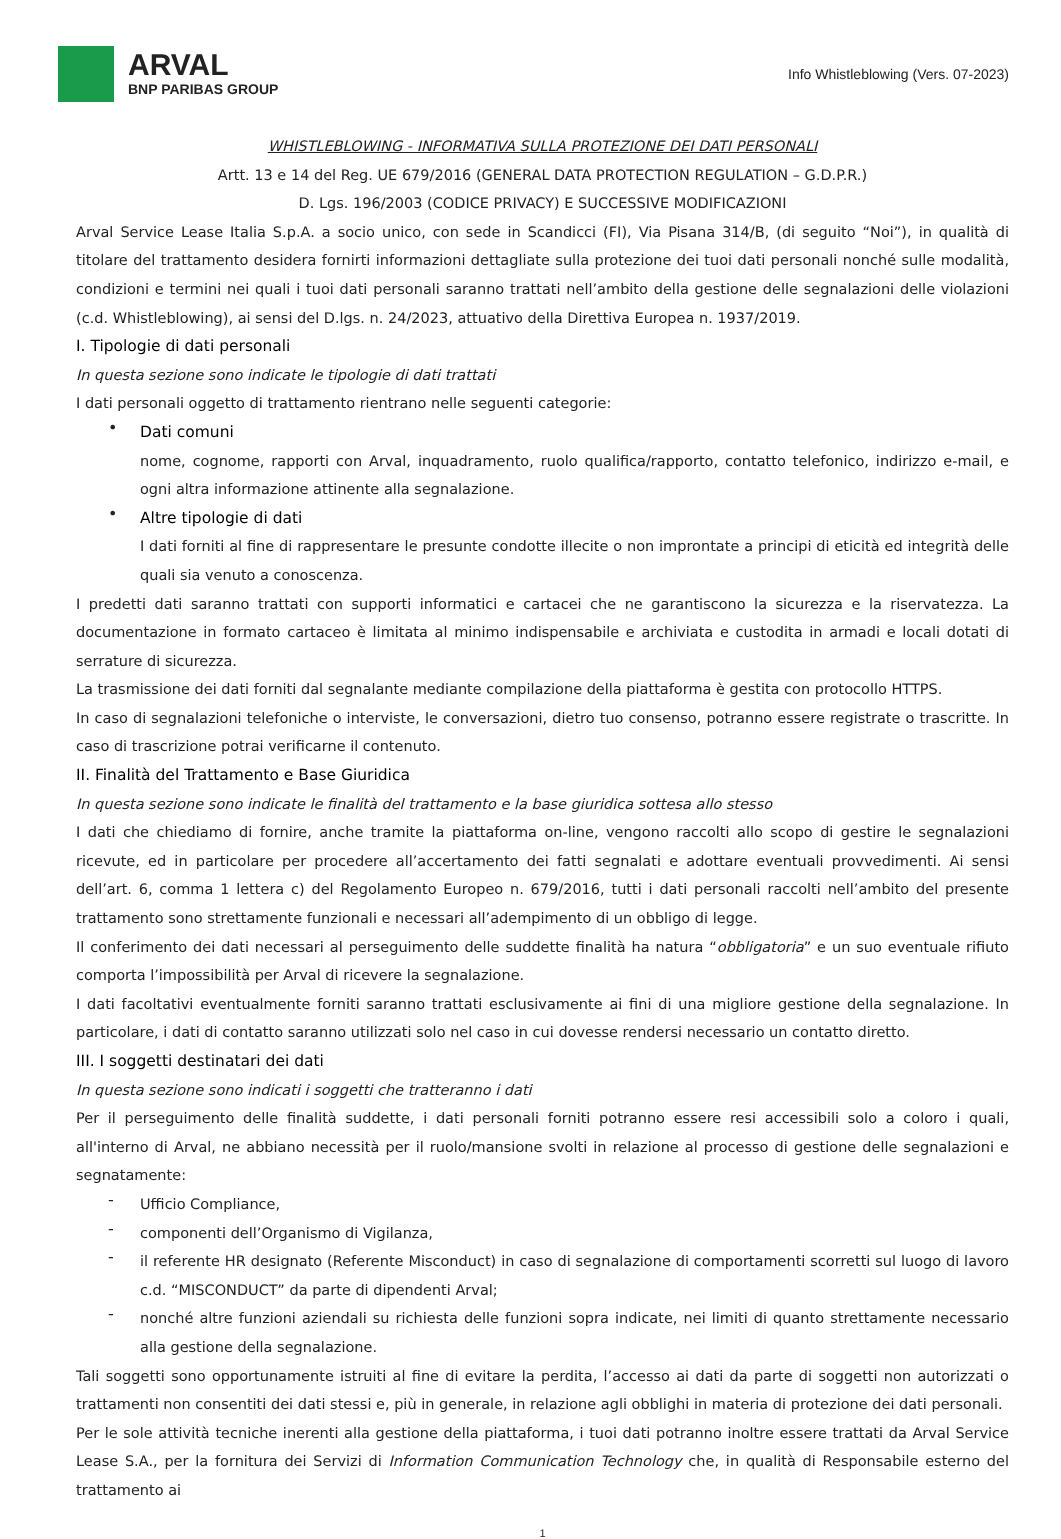ARVAL
BNP PARIBAS GROUP
Info Whistleblowing (Vers. 07-2023)
WHISTLEBLOWING - INFORMATIVA SULLA PROTEZIONE DEI DATI PERSONALI
Artt. 13 e 14 del Reg. UE 679/2016 (GENERAL DATA PROTECTION REGULATION – G.D.P.R.)
D. Lgs. 196/2003 (CODICE PRIVACY) E SUCCESSIVE MODIFICAZIONI
Arval Service Lease Italia S.p.A. a socio unico, con sede in Scandicci (FI), Via Pisana 314/B, (di seguito “Noi”), in qualità di titolare del trattamento desidera fornirti informazioni dettagliate sulla protezione dei tuoi dati personali nonché sulle modalità, condizioni e termini nei quali i tuoi dati personali saranno trattati nell’ambito della gestione delle segnalazioni delle violazioni (c.d. Whistleblowing), ai sensi del D.lgs. n. 24/2023, attuativo della Direttiva Europea n. 1937/2019.
I. Tipologie di dati personali
In questa sezione sono indicate le tipologie di dati trattati
I dati personali oggetto di trattamento rientrano nelle seguenti categorie:
•
Dati comuni
nome, cognome, rapporti con Arval, inquadramento, ruolo qualifica/rapporto, contatto telefonico, indirizzo e-mail, e ogni altra informazione attinente alla segnalazione.
•
Altre tipologie di dati
I dati forniti al fine di rappresentare le presunte condotte illecite o non improntate a principi di eticità ed integrità delle quali sia venuto a conoscenza.
I predetti dati saranno trattati con supporti informatici e cartacei che ne garantiscono la sicurezza e la riservatezza. La documentazione in formato cartaceo è limitata al minimo indispensabile e archiviata e custodita in armadi e locali dotati di serrature di sicurezza.
La trasmissione dei dati forniti dal segnalante mediante compilazione della piattaforma è gestita con protocollo HTTPS.
In caso di segnalazioni telefoniche o interviste, le conversazioni, dietro tuo consenso, potranno essere registrate o trascritte. In caso di trascrizione potrai verificarne il contenuto.
II. Finalità del Trattamento e Base Giuridica
In questa sezione sono indicate le finalità del trattamento e la base giuridica sottesa allo stesso
I dati che chiediamo di fornire, anche tramite la piattaforma on-line, vengono raccolti allo scopo di gestire le segnalazioni ricevute, ed in particolare per procedere all’accertamento dei fatti segnalati e adottare eventuali provvedimenti. Ai sensi dell’art. 6, comma 1 lettera c) del Regolamento Europeo n. 679/2016, tutti i dati personali raccolti nell’ambito del presente trattamento sono strettamente funzionali e necessari all’adempimento di un obbligo di legge.
Il conferimento dei dati necessari al perseguimento delle suddette finalità ha natura “obbligatoria” e un suo eventuale rifiuto comporta l’impossibilità per Arval di ricevere la segnalazione.
I dati facoltativi eventualmente forniti saranno trattati esclusivamente ai fini di una migliore gestione della segnalazione. In particolare, i dati di contatto saranno utilizzati solo nel caso in cui dovesse rendersi necessario un contatto diretto.
III. I soggetti destinatari dei dati
In questa sezione sono indicati i soggetti che tratteranno i dati
Per il perseguimento delle finalità suddette, i dati personali forniti potranno essere resi accessibili solo a coloro i quali, all'interno di Arval, ne abbiano necessità per il ruolo/mansione svolti in relazione al processo di gestione delle segnalazioni e segnatamente:
-
Ufficio Compliance,
-
componenti dell’Organismo di Vigilanza,
-
il referente HR designato (Referente Misconduct) in caso di segnalazione di comportamenti scorretti sul luogo di lavoro c.d. “MISCONDUCT” da parte di dipendenti Arval;
-
nonché altre funzioni aziendali su richiesta delle funzioni sopra indicate, nei limiti di quanto strettamente necessario alla gestione della segnalazione.
Tali soggetti sono opportunamente istruiti al fine di evitare la perdita, l’accesso ai dati da parte di soggetti non autorizzati o trattamenti non consentiti dei dati stessi e, più in generale, in relazione agli obblighi in materia di protezione dei dati personali.
Per le sole attività tecniche inerenti alla gestione della piattaforma, i tuoi dati potranno inoltre essere trattati da Arval Service Lease S.A., per la fornitura dei Servizi di Information Communication Technology che, in qualità di Responsabile esterno del trattamento ai
1